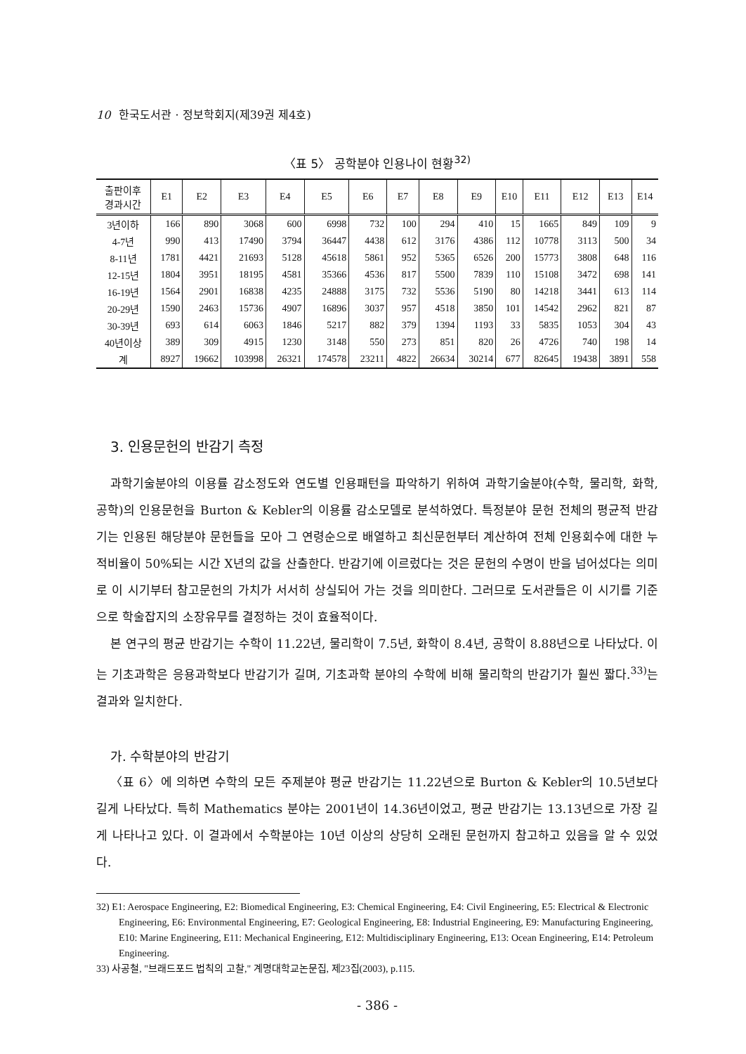10 한국도서관 · 정보학회지(제39권 제4호)
〈표 5〉 공학분야 인용나이 현황<sup>32)</sup>
| 출판이후 경과시간 | E1 | E2 | E3 | E4 | E5 | E6 | E7 | E8 | E9 | E10 | E11 | E12 | E13 | E14 |
| --- | --- | --- | --- | --- | --- | --- | --- | --- | --- | --- | --- | --- | --- | --- |
| 3년이하 | 166 | 890 | 3068 | 600 | 6998 | 732 | 100 | 294 | 410 | 15 | 1665 | 849 | 109 | 9 |
| 4-7년 | 990 | 413 | 17490 | 3794 | 36447 | 4438 | 612 | 3176 | 4386 | 112 | 10778 | 3113 | 500 | 34 |
| 8-11년 | 1781 | 4421 | 21693 | 5128 | 45618 | 5861 | 952 | 5365 | 6526 | 200 | 15773 | 3808 | 648 | 116 |
| 12-15년 | 1804 | 3951 | 18195 | 4581 | 35366 | 4536 | 817 | 5500 | 7839 | 110 | 15108 | 3472 | 698 | 141 |
| 16-19년 | 1564 | 2901 | 16838 | 4235 | 24888 | 3175 | 732 | 5536 | 5190 | 80 | 14218 | 3441 | 613 | 114 |
| 20-29년 | 1590 | 2463 | 15736 | 4907 | 16896 | 3037 | 957 | 4518 | 3850 | 101 | 14542 | 2962 | 821 | 87 |
| 30-39년 | 693 | 614 | 6063 | 1846 | 5217 | 882 | 379 | 1394 | 1193 | 33 | 5835 | 1053 | 304 | 43 |
| 40년이상 | 389 | 309 | 4915 | 1230 | 3148 | 550 | 273 | 851 | 820 | 26 | 4726 | 740 | 198 | 14 |
| 계 | 8927 | 19662 | 103998 | 26321 | 174578 | 23211 | 4822 | 26634 | 30214 | 677 | 82645 | 19438 | 3891 | 558 |
3. 인용문헌의 반감기 측정
과학기술분야의 이용률 감소정도와 연도별 인용패턴을 파악하기 위하여 과학기술분야(수학, 물리학, 화학, 공학)의 인용문헌을 Burton & Kebler의 이용률 감소모델로 분석하였다. 특정분야 문헌 전체의 평균적 반감기는 인용된 해당분야 문헌들을 모아 그 연령순으로 배열하고 최신문헌부터 계산하여 전체 인용회수에 대한 누적비율이 50%되는 시간 X년의 값을 산출한다. 반감기에 이르렀다는 것은 문헌의 수명이 반을 넘어섰다는 의미로 이 시기부터 참고문헌의 가치가 서서히 상실되어 가는 것을 의미한다. 그러므로 도서관들은 이 시기를 기준으로 학술잡지의 소장유무를 결정하는 것이 효율적이다.
본 연구의 평균 반감기는 수학이 11.22년, 물리학이 7.5년, 화학이 8.4년, 공학이 8.88년으로 나타났다. 이는 기초과학은 응용과학보다 반감기가 길며, 기초과학 분야의 수학에 비해 물리학의 반감기가 훨씬 짧다.<sup>33)</sup>는 결과와 일치한다.
가. 수학분야의 반감기
〈표 6〉에 의하면 수학의 모든 주제분야 평균 반감기는 11.22년으로 Burton & Kebler의 10.5년보다 길게 나타났다. 특히 Mathematics 분야는 2001년이 14.36년이었고, 평균 반감기는 13.13년으로 가장 길게 나타나고 있다. 이 결과에서 수학분야는 10년 이상의 상당히 오래된 문헌까지 참고하고 있음을 알 수 있었다.
32) E1: Aerospace Engineering, E2: Biomedical Engineering, E3: Chemical Engineering, E4: Civil Engineering, E5: Electrical & Electronic Engineering, E6: Environmental Engineering, E7: Geological Engineering, E8: Industrial Engineering, E9: Manufacturing Engineering, E10: Marine Engineering, E11: Mechanical Engineering, E12: Multidisciplinary Engineering, E13: Ocean Engineering, E14: Petroleum Engineering.
33) 사공철, "브래드포드 법칙의 고찰," 계명대학교논문집, 제23집(2003), p.115.
- 386 -